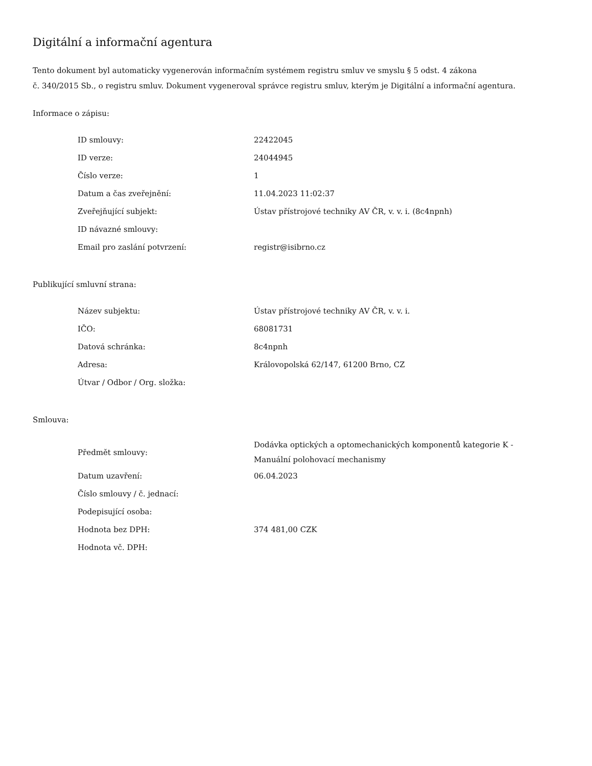Digitální a informační agentura
Tento dokument byl automaticky vygenerován informačním systémem registru smluv ve smyslu § 5 odst. 4 zákona
č. 340/2015 Sb., o registru smluv. Dokument vygeneroval správce registru smluv, kterým je Digitální a informační agentura.
Informace o zápisu:
| ID smlouvy: | 22422045 |
| ID verze: | 24044945 |
| Číslo verze: | 1 |
| Datum a čas zveřejnění: | 11.04.2023 11:02:37 |
| Zveřejňující subjekt: | Ústav přístrojové techniky AV ČR, v. v. i. (8c4npnh) |
| ID návazné smlouvy: | |
| Email pro zaslání potvrzení: | registr@isibrno.cz |
Publikující smluvní strana:
| Název subjektu: | Ústav přístrojové techniky AV ČR, v. v. i. |
| IČO: | 68081731 |
| Datová schránka: | 8c4npnh |
| Adresa: | Královopolská 62/147, 61200 Brno, CZ |
| Útvar / Odbor / Org. složka: | |
Smlouva:
| Předmět smlouvy: | Dodávka optických a optomechanických komponentů kategorie K - Manuální polohovací mechanismy |
| Datum uzavření: | 06.04.2023 |
| Číslo smlouvy / č. jednací: | |
| Podepisující osoba: | |
| Hodnota bez DPH: | 374 481,00 CZK |
| Hodnota vč. DPH: | |